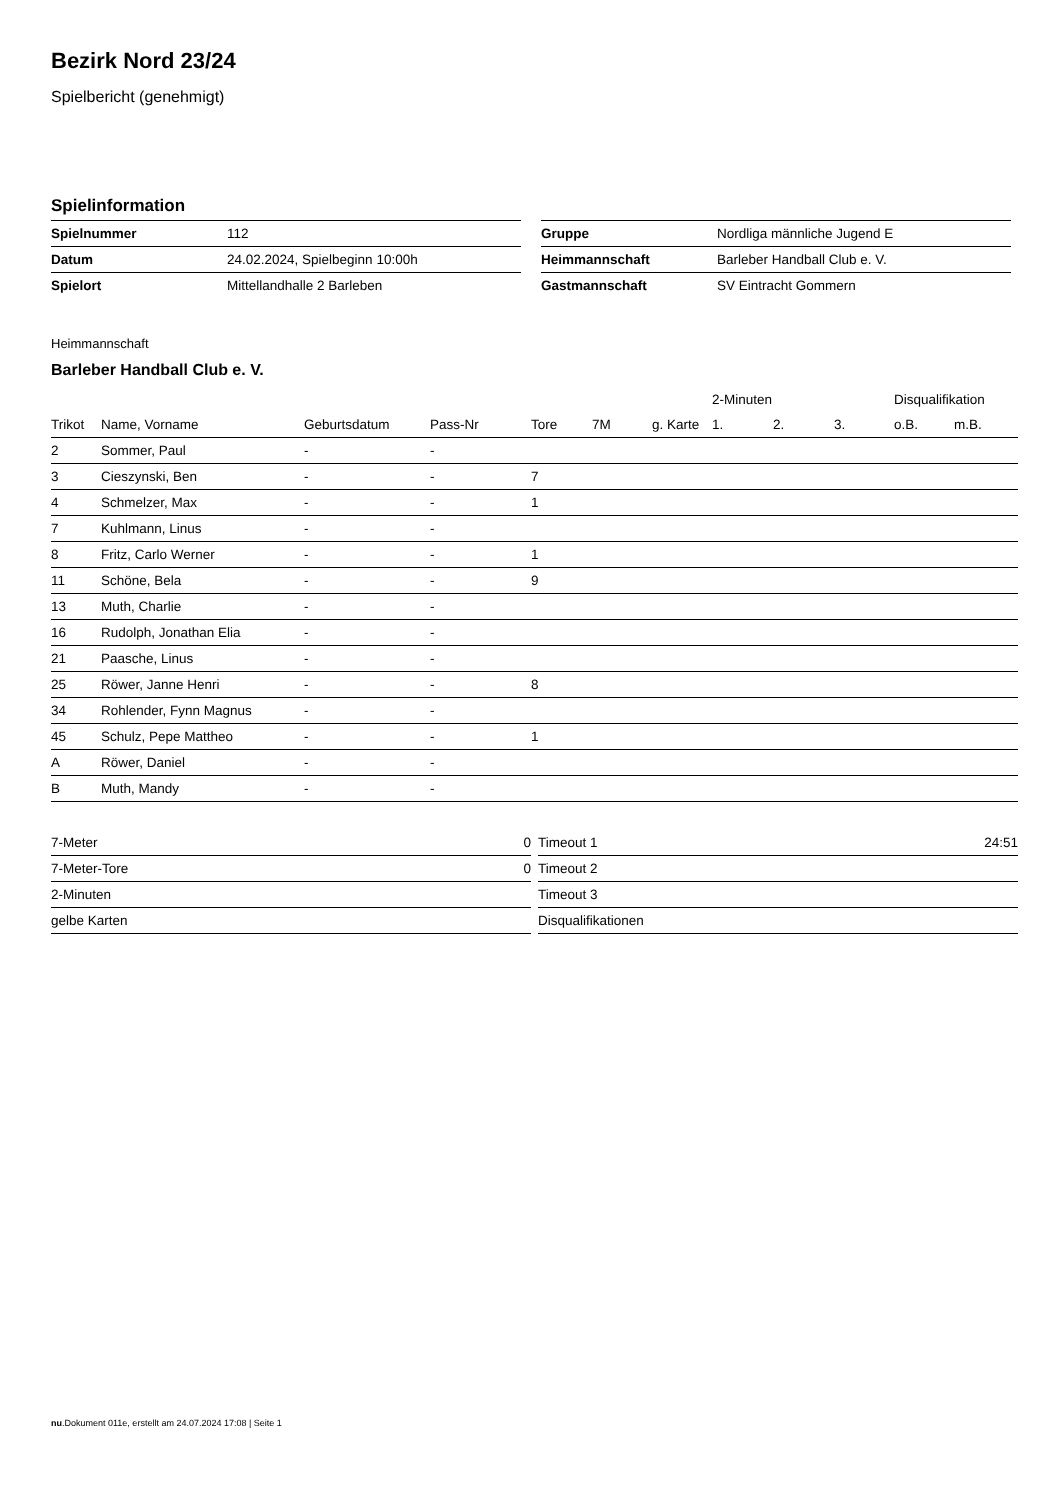Bezirk Nord 23/24
Spielbericht (genehmigt)
Spielinformation
| Spielnummer | 112 |
| Datum | 24.02.2024, Spielbeginn 10:00h |
| Spielort | Mittellandhalle 2 Barleben |
| Gruppe | Nordliga männliche Jugend E |
| Heimmannschaft | Barleber Handball Club e. V. |
| Gastmannschaft | SV Eintracht Gommern |
Heimmannschaft
Barleber Handball Club e. V.
| | | | | | | | 2-Minuten | | | Disqualifikation | |
| --- | --- | --- | --- | --- | --- | --- | --- | --- | --- | --- | --- |
| Trikot | Name, Vorname | Geburtsdatum | Pass-Nr | Tore | 7M | g. Karte | 1. | 2. | 3. | o.B. | m.B. |
| 2 | Sommer, Paul | - | - | | | | | | | | |
| 3 | Cieszynski, Ben | - | - | 7 | | | | | | | |
| 4 | Schmelzer, Max | - | - | 1 | | | | | | | |
| 7 | Kuhlmann, Linus | - | - | | | | | | | | |
| 8 | Fritz, Carlo Werner | - | - | 1 | | | | | | | |
| 11 | Schöne, Bela | - | - | 9 | | | | | | | |
| 13 | Muth, Charlie | - | - | | | | | | | | |
| 16 | Rudolph, Jonathan Elia | - | - | | | | | | | | |
| 21 | Paasche, Linus | - | - | | | | | | | | |
| 25 | Röwer, Janne Henri | - | - | 8 | | | | | | | |
| 34 | Rohlender, Fynn Magnus | - | - | | | | | | | | |
| 45 | Schulz, Pepe Mattheo | - | - | 1 | | | | | | | |
| A | Röwer, Daniel | - | - | | | | | | | | |
| B | Muth, Mandy | - | - | | | | | | | | |
| 7-Meter | 0 |
| 7-Meter-Tore | 0 |
| 2-Minuten | |
| gelbe Karten | |
| Timeout 1 | 24:51 |
| Timeout 2 | |
| Timeout 3 | |
| Disqualifikationen | |
nu.Dokument 011e, erstellt am 24.07.2024 17:08 | Seite 1